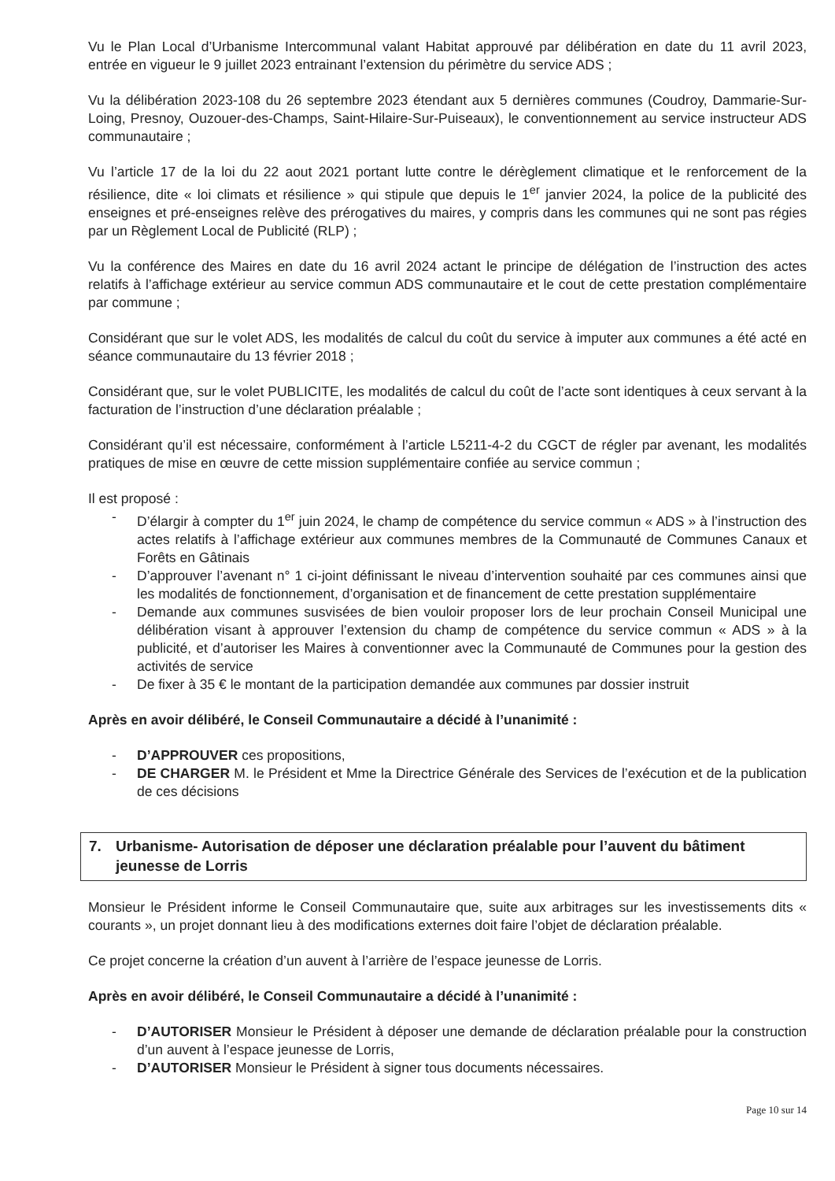Vu le Plan Local d’Urbanisme Intercommunal valant Habitat approuvé par délibération en date du 11 avril 2023, entrée en vigueur le 9 juillet 2023 entrainant l’extension du périmètre du service ADS ;
Vu la délibération 2023-108 du 26 septembre 2023 étendant aux 5 dernières communes (Coudroy, Dammarie-Sur-Loing, Presnoy, Ouzouer-des-Champs, Saint-Hilaire-Sur-Puiseaux), le conventionnement au service instructeur ADS communautaire ;
Vu l’article 17 de la loi du 22 aout 2021 portant lutte contre le dérèglement climatique et le renforcement de la résilience, dite « loi climats et résilience » qui stipule que depuis le 1<sup>er</sup> janvier 2024, la police de la publicité des enseignes et pré-enseignes relève des prérogatives du maires, y compris dans les communes qui ne sont pas régies par un Règlement Local de Publicité (RLP) ;
Vu la conférence des Maires en date du 16 avril 2024 actant le principe de délégation de l’instruction des actes relatifs à l’affichage extérieur au service commun ADS communautaire et le cout de cette prestation complémentaire par commune ;
Considérant que sur le volet ADS, les modalités de calcul du coût du service à imputer aux communes a été acté en séance communautaire du 13 février 2018 ;
Considérant que, sur le volet PUBLICITE, les modalités de calcul du coût de l’acte sont identiques à ceux servant à la facturation de l’instruction d’une déclaration préalable ;
Considérant qu’il est nécessaire, conformément à l’article L5211-4-2 du CGCT de régler par avenant, les modalités pratiques de mise en œuvre de cette mission supplémentaire confiée au service commun ;
Il est proposé :
- D’élargir à compter du 1<sup>er</sup> juin 2024, le champ de compétence du service commun « ADS » à l’instruction des actes relatifs à l’affichage extérieur aux communes membres de la Communauté de Communes Canaux et Forêts en Gâtinais
- D’approuver l’avenant n° 1 ci-joint définissant le niveau d’intervention souhaité par ces communes ainsi que les modalités de fonctionnement, d’organisation et de financement de cette prestation supplémentaire
- Demande aux communes susvisées de bien vouloir proposer lors de leur prochain Conseil Municipal une délibération visant à approuver l’extension du champ de compétence du service commun « ADS » à la publicité, et d’autoriser les Maires à conventionner avec la Communauté de Communes pour la gestion des activités de service
- De fixer à 35 € le montant de la participation demandée aux communes par dossier instruit
Après en avoir délibéré, le Conseil Communautaire a décidé à l’unanimité :
- D’APPROUVER ces propositions,
- DE CHARGER M. le Président et Mme la Directrice Générale des Services de l’exécution et de la publication de ces décisions
7. Urbanisme- Autorisation de déposer une déclaration préalable pour l’auvent du bâtiment jeunesse de Lorris
Monsieur le Président informe le Conseil Communautaire que, suite aux arbitrages sur les investissements dits « courants », un projet donnant lieu à des modifications externes doit faire l’objet de déclaration préalable.
Ce projet concerne la création d’un auvent à l’arrière de l’espace jeunesse de Lorris.
Après en avoir délibéré, le Conseil Communautaire a décidé à l’unanimité :
- D’AUTORISER Monsieur le Président à déposer une demande de déclaration préalable pour la construction d’un auvent à l’espace jeunesse de Lorris,
- D’AUTORISER Monsieur le Président à signer tous documents nécessaires.
Page 10 sur 14